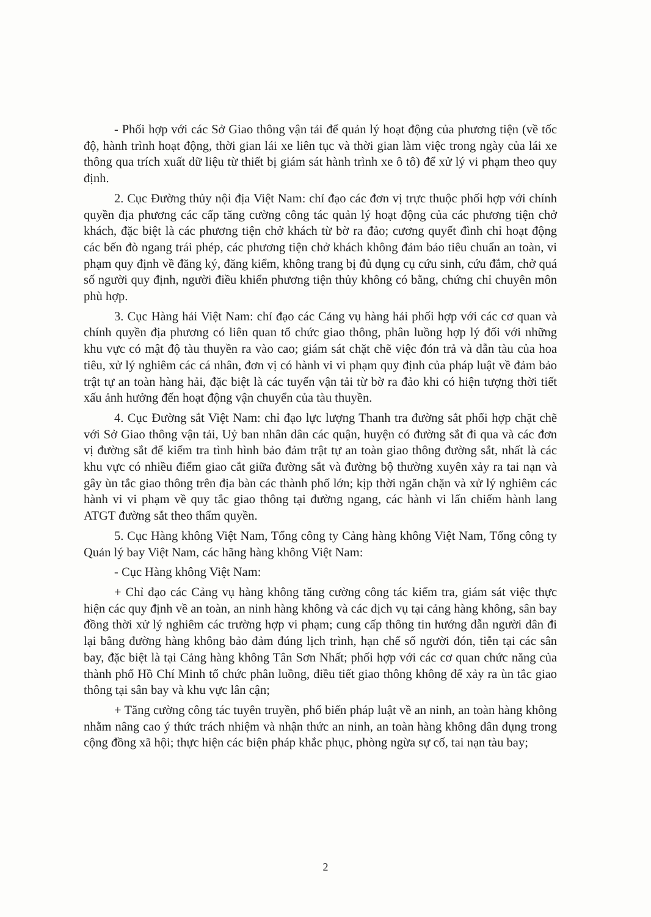- Phối hợp với các Sở Giao thông vận tải để quản lý hoạt động của phương tiện (về tốc độ, hành trình hoạt động, thời gian lái xe liên tục và thời gian làm việc trong ngày của lái xe thông qua trích xuất dữ liệu từ thiết bị giám sát hành trình xe ô tô) để xử lý vi phạm theo quy định.
2. Cục Đường thủy nội địa Việt Nam: chỉ đạo các đơn vị trực thuộc phối hợp với chính quyền địa phương các cấp tăng cường công tác quản lý hoạt động của các phương tiện chở khách, đặc biệt là các phương tiện chở khách từ bờ ra đảo; cương quyết đình chỉ hoạt động các bến đò ngang trái phép, các phương tiện chở khách không đảm bảo tiêu chuẩn an toàn, vi phạm quy định về đăng ký, đăng kiểm, không trang bị đủ dụng cụ cứu sinh, cứu đắm, chở quá số người quy định, người điều khiển phương tiện thủy không có bằng, chứng chỉ chuyên môn phù hợp.
3. Cục Hàng hải Việt Nam: chỉ đạo các Cảng vụ hàng hải phối hợp với các cơ quan và chính quyền địa phương có liên quan tổ chức giao thông, phân luồng hợp lý đối với những khu vực có mật độ tàu thuyền ra vào cao; giám sát chặt chẽ việc đón trả và dẫn tàu của hoa tiêu, xử lý nghiêm các cá nhân, đơn vị có hành vi vi phạm quy định của pháp luật về đảm bảo trật tự an toàn hàng hải, đặc biệt là các tuyến vận tải từ bờ ra đảo khi có hiện tượng thời tiết xấu ảnh hưởng đến hoạt động vận chuyển của tàu thuyền.
4. Cục Đường sắt Việt Nam: chỉ đạo lực lượng Thanh tra đường sắt phối hợp chặt chẽ với Sở Giao thông vận tải, Uỷ ban nhân dân các quận, huyện có đường sắt đi qua và các đơn vị đường sắt để kiểm tra tình hình bảo đảm trật tự an toàn giao thông đường sắt, nhất là các khu vực có nhiều điểm giao cắt giữa đường sắt và đường bộ thường xuyên xảy ra tai nạn và gây ùn tắc giao thông trên địa bàn các thành phố lớn; kịp thời ngăn chặn và xử lý nghiêm các hành vi vi phạm về quy tắc giao thông tại đường ngang, các hành vi lấn chiếm hành lang ATGT đường sắt theo thẩm quyền.
5. Cục Hàng không Việt Nam, Tổng công ty Cảng hàng không Việt Nam, Tổng công ty Quản lý bay Việt Nam, các hãng hàng không Việt Nam:
- Cục Hàng không Việt Nam:
+ Chỉ đạo các Cảng vụ hàng không tăng cường công tác kiểm tra, giám sát việc thực hiện các quy định về an toàn, an ninh hàng không và các dịch vụ tại cảng hàng không, sân bay đồng thời xử lý nghiêm các trường hợp vi phạm; cung cấp thông tin hướng dẫn người dân đi lại bằng đường hàng không bảo đảm đúng lịch trình, hạn chế số người đón, tiễn tại các sân bay, đặc biệt là tại Cảng hàng không Tân Sơn Nhất; phối hợp với các cơ quan chức năng của thành phố Hồ Chí Minh tổ chức phân luồng, điều tiết giao thông không để xảy ra ùn tắc giao thông tại sân bay và khu vực lân cận;
+ Tăng cường công tác tuyên truyền, phổ biến pháp luật về an ninh, an toàn hàng không nhằm nâng cao ý thức trách nhiệm và nhận thức an ninh, an toàn hàng không dân dụng trong cộng đồng xã hội; thực hiện các biện pháp khắc phục, phòng ngừa sự cố, tai nạn tàu bay;
2